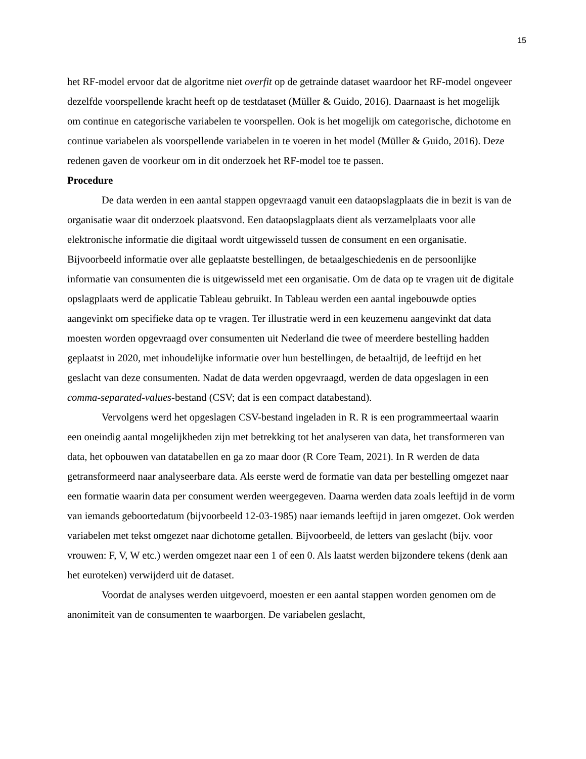15
het RF-model ervoor dat de algoritme niet overfit op de getrainde dataset waardoor het RF-model ongeveer dezelfde voorspellende kracht heeft op de testdataset (Müller & Guido, 2016). Daarnaast is het mogelijk om continue en categorische variabelen te voorspellen. Ook is het mogelijk om categorische, dichotome en continue variabelen als voorspellende variabelen in te voeren in het model (Müller & Guido, 2016). Deze redenen gaven de voorkeur om in dit onderzoek het RF-model toe te passen.
Procedure
De data werden in een aantal stappen opgevraagd vanuit een dataopslagplaats die in bezit is van de organisatie waar dit onderzoek plaatsvond. Een dataopslagplaats dient als verzamelplaats voor alle elektronische informatie die digitaal wordt uitgewisseld tussen de consument en een organisatie. Bijvoorbeeld informatie over alle geplaatste bestellingen, de betaalgeschiedenis en de persoonlijke informatie van consumenten die is uitgewisseld met een organisatie. Om de data op te vragen uit de digitale opslagplaats werd de applicatie Tableau gebruikt. In Tableau werden een aantal ingebouwde opties aangevinkt om specifieke data op te vragen. Ter illustratie werd in een keuzemenu aangevinkt dat data moesten worden opgevraagd over consumenten uit Nederland die twee of meerdere bestelling hadden geplaatst in 2020, met inhoudelijke informatie over hun bestellingen, de betaaltijd, de leeftijd en het geslacht van deze consumenten. Nadat de data werden opgevraagd, werden de data opgeslagen in een comma-separated-values-bestand (CSV; dat is een compact databestand).
Vervolgens werd het opgeslagen CSV-bestand ingeladen in R. R is een programmeertaal waarin een oneindig aantal mogelijkheden zijn met betrekking tot het analyseren van data, het transformeren van data, het opbouwen van datatabellen en ga zo maar door (R Core Team, 2021). In R werden de data getransformeerd naar analyseerbare data. Als eerste werd de formatie van data per bestelling omgezet naar een formatie waarin data per consument werden weergegeven. Daarna werden data zoals leeftijd in de vorm van iemands geboortedatum (bijvoorbeeld 12-03-1985) naar iemands leeftijd in jaren omgezet. Ook werden variabelen met tekst omgezet naar dichotome getallen. Bijvoorbeeld, de letters van geslacht (bijv. voor vrouwen: F, V, W etc.) werden omgezet naar een 1 of een 0. Als laatst werden bijzondere tekens (denk aan het euroteken) verwijderd uit de dataset.
Voordat de analyses werden uitgevoerd, moesten er een aantal stappen worden genomen om de anonimiteit van de consumenten te waarborgen. De variabelen geslacht,